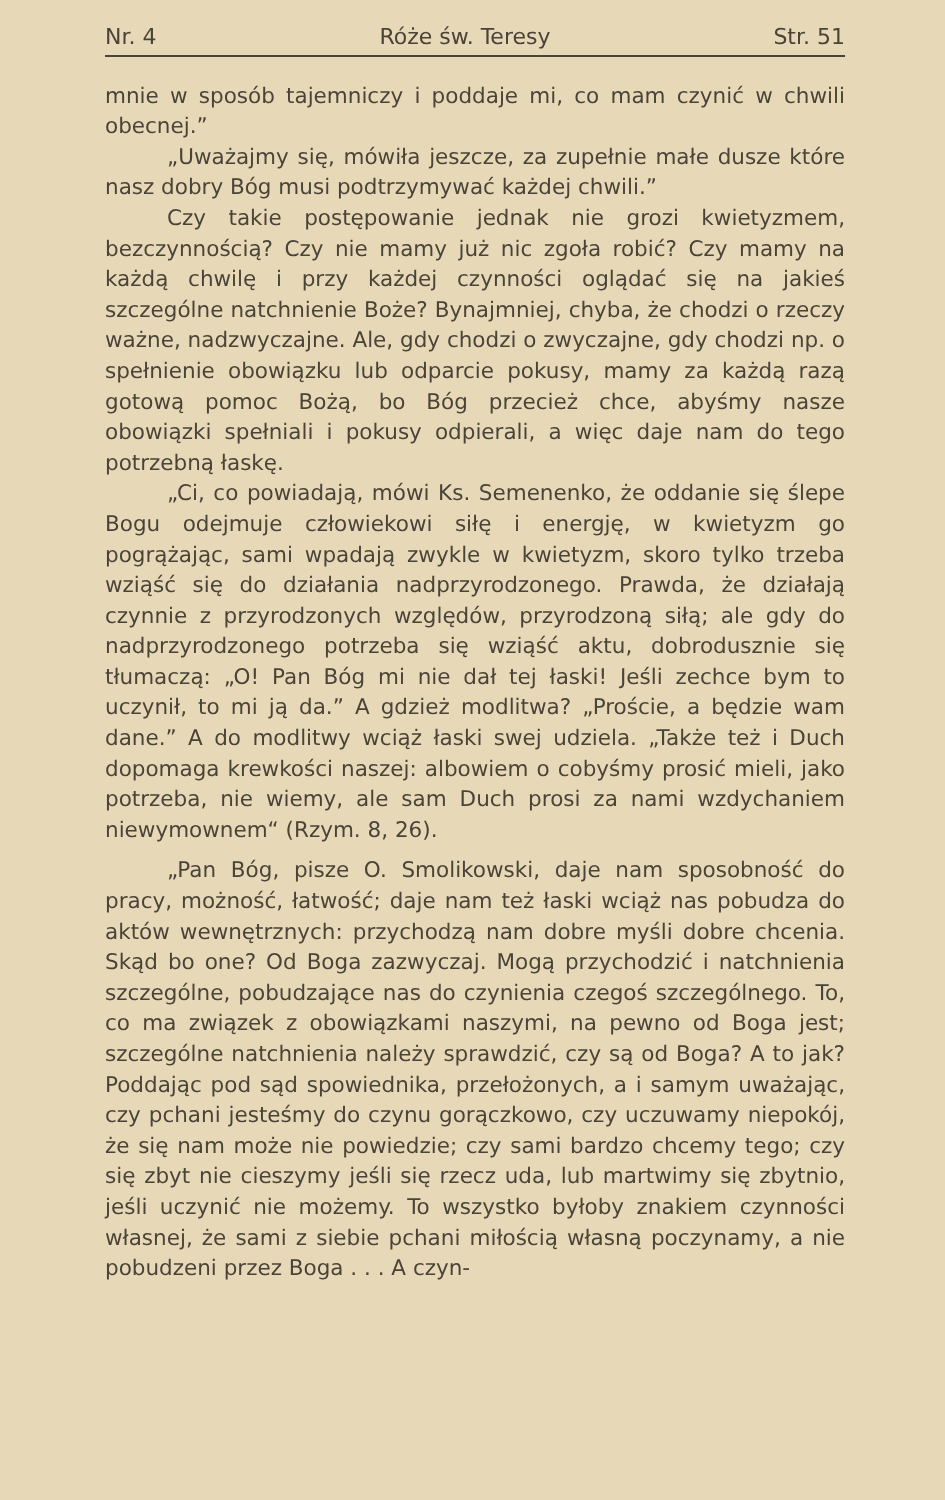Nr. 4 Róże św. Teresy Str. 51
mnie w sposób tajemniczy i poddaje mi, co mam czynić w chwili obecnej.”
„Uważajmy się, mówiła jeszcze, za zupełnie małe dusze które nasz dobry Bóg musi podtrzymywać każdej chwili.”
Czy takie postępowanie jednak nie grozi kwietyzmem, bezczynnością? Czy nie mamy już nic zgoła robić? Czy mamy na każdą chwilę i przy każdej czynności oglądać się na jakieś szczególne natchnienie Boże? Bynajmniej, chyba, że chodzi o rzeczy ważne, nadzwyczajne. Ale, gdy chodzi o zwyczajne, gdy chodzi np. o spełnienie obowiązku lub odparcie pokusy, mamy za każdą razą gotową pomoc Bożą, bo Bóg przecież chce, abyśmy nasze obowiązki spełniali i pokusy odpierali, a więc daje nam do tego potrzebną łaskę.
„Ci, co powiadają, mówi Ks. Semenenko, że oddanie się ślepe Bogu odejmuje człowiekowi siłę i energję, w kwietyzm go pogrążając, sami wpadają zwykle w kwietyzm, skoro tylko trzeba wziąść się do działania nadprzyrodzonego. Prawda, że działają czynnie z przyrodzonych względów, przyrodzoną siłą; ale gdy do nadprzyrodzonego potrzeba się wziąść aktu, dobrodusznie się tłumaczą: „O! Pan Bóg mi nie dał tej łaski! Jeśli zechce bym to uczynił, to mi ją da.” A gdzież modlitwa? „Proście, a będzie wam dane.” A do modlitwy wciąż łaski swej udziela. „Także też i Duch dopomaga krewkości naszej: albowiem o cobyśmy prosić mieli, jako potrzeba, nie wiemy, ale sam Duch prosi za nami wzdychaniem niewymownem“ (Rzym. 8, 26).
„Pan Bóg, pisze O. Smolikowski, daje nam sposobność do pracy, możność, łatwość; daje nam też łaski wciąż nas pobudza do aktów wewnętrznych: przychodzą nam dobre myśli dobre chcenia. Skąd bo one? Od Boga zazwyczaj. Mogą przychodzić i natchnienia szczególne, pobudzające nas do czynienia czegoś szczególnego. To, co ma związek z obowiązkami naszymi, na pewno od Boga jest; szczególne natchnienia należy sprawdzić, czy są od Boga? A to jak? Poddając pod sąd spowiednika, przełożonych, a i samym uważając, czy pchani jesteśmy do czynu gorączkowo, czy uczuwamy niepokój, że się nam może nie powiedzie; czy sami bardzo chcemy tego; czy się zbyt nie cieszymy jeśli się rzecz uda, lub martwimy się zbytnio, jeśli uczynić nie możemy. To wszystko byłoby znakiem czynności własnej, że sami z siebie pchani miłością własną poczynamy, a nie pobudzeni przez Boga . . . A czyn-